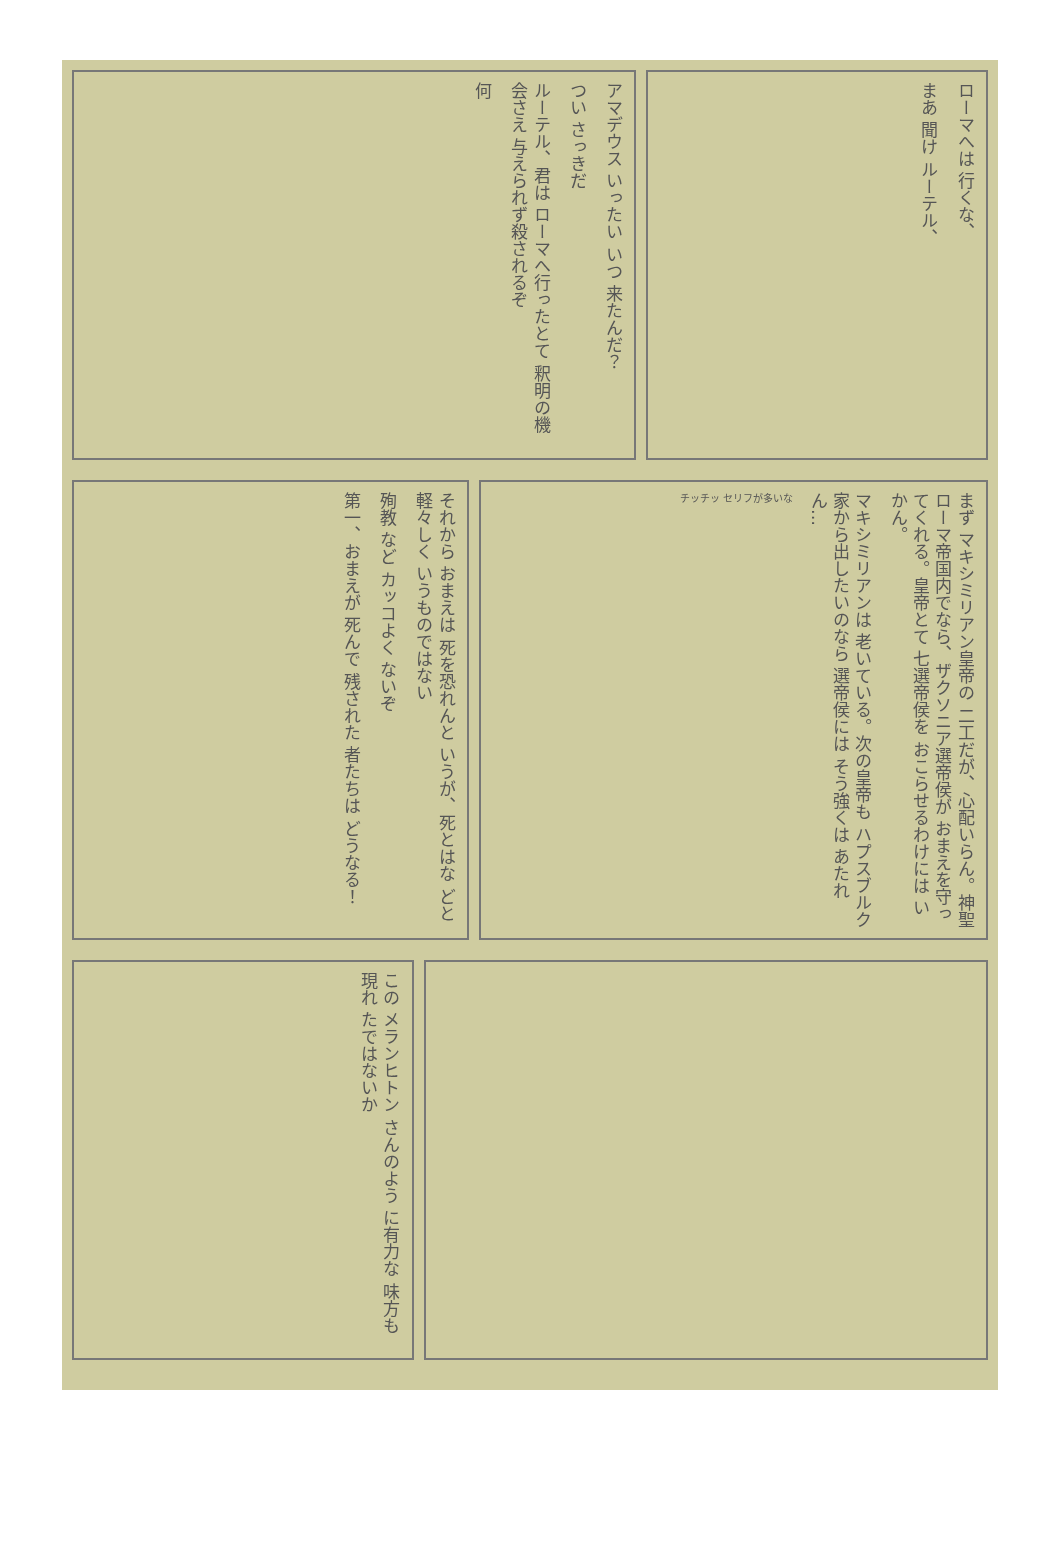アマデウス いったい いつ 来たんだ？
つい さっきだ
ルーテル、君は ローマへ行ったとて 釈明の機会さえ 与えられず殺されるぞ
何
ローマへは 行くな、
まあ 聞け ルーテル、
まず マキシミリアン皇帝の 二工だが、心配いらん。神聖ローマ帝国内でなら、ザクソニア選帝侯が おまえを守ってくれる。皇帝とて 七選帝侯を おこらせるわけには いかん。
マキシミリアンは 老いている。次の皇帝も ハプスブルク家から出したいのなら 選帝侯には そう強くは あたれん…
チッチッ セリフが多いな
それから おまえは 死を恐れんと いうが、死とはな どと軽々しく いうものではない
殉教 など カッコよく ないぞ
第一、おまえが 死んで 残された 者たちは どうなる！
この メランヒトン さんのよう に有力な 味方も現れ たではないか